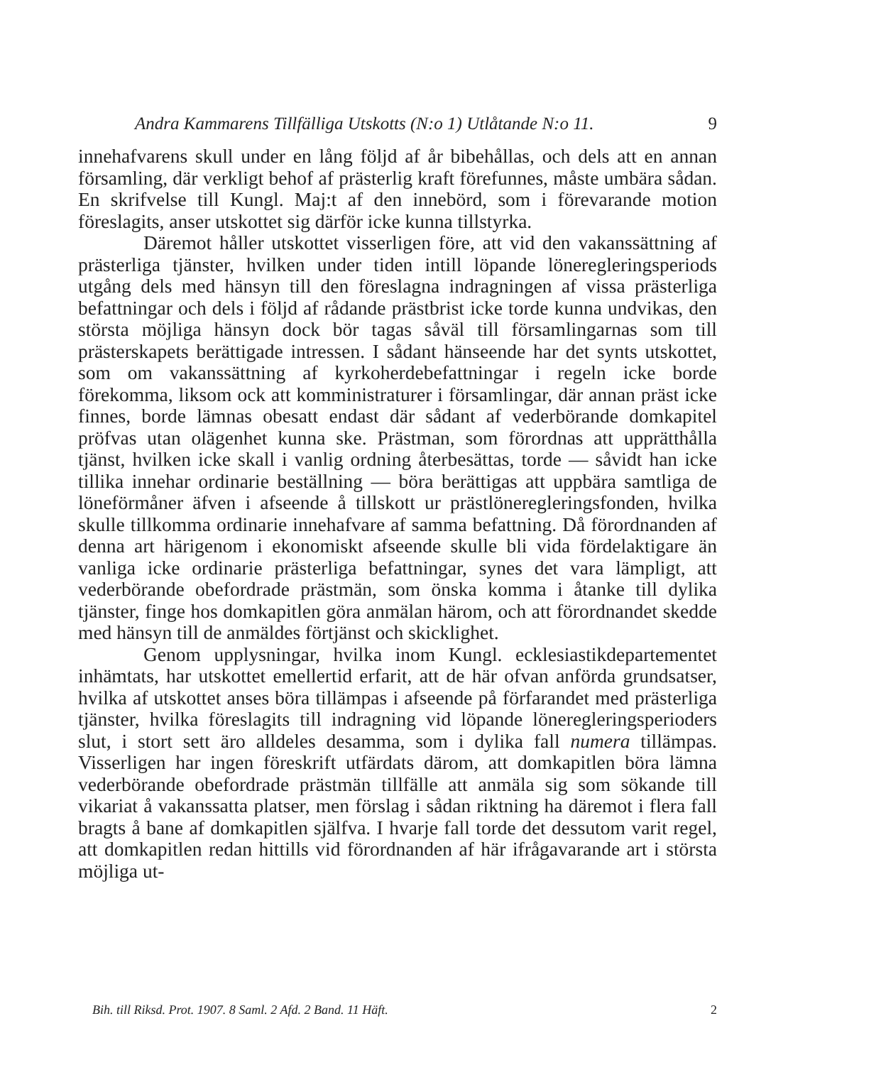Andra Kammarens Tillfälliga Utskotts (N:o 1) Utlåtande N:o 11. 9
innehafvarens skull under en lång följd af år bibehållas, och dels att en annan församling, där verkligt behof af prästerlig kraft förefunnes, måste umbära sådan. En skrifvelse till Kungl. Maj:t af den innebörd, som i förevarande motion föreslagits, anser utskottet sig därför icke kunna tillstyrka.
Däremot håller utskottet visserligen före, att vid den vakanssättning af prästerliga tjänster, hvilken under tiden intill löpande löneregleringsperiods utgång dels med hänsyn till den föreslagna indragningen af vissa prästerliga befattningar och dels i följd af rådande prästbrist icke torde kunna undvikas, den största möjliga hänsyn dock bör tagas såväl till församlingarnas som till prästerskapets berättigade intressen. I sådant hänseende har det synts utskottet, som om vakanssättning af kyrkoherdebefattningar i regeln icke borde förekomma, liksom ock att komministraturer i församlingar, där annan präst icke finnes, borde lämnas obesatt endast där sådant af vederbörande domkapitel pröfvas utan olägenhet kunna ske. Prästman, som förordnas att upprätthålla tjänst, hvilken icke skall i vanlig ordning återbesättas, torde — såvidt han icke tillika innehar ordinarie beställning — böra berättigas att uppbära samtliga de löneförmåner äfven i afseende å tillskott ur prästlöneregleringsfonden, hvilka skulle tillkomma ordinarie innehafvare af samma befattning. Då förordnanden af denna art härigenom i ekonomiskt afseende skulle bli vida fördelaktigare än vanliga icke ordinarie prästerliga befattningar, synes det vara lämpligt, att vederbörande obefordrade prästmän, som önska komma i åtanke till dylika tjänster, finge hos domkapitlen göra anmälan härom, och att förordnandet skedde med hänsyn till de anmäldes förtjänst och skicklighet.
Genom upplysningar, hvilka inom Kungl. ecklesiastikdepartementet inhämtats, har utskottet emellertid erfarit, att de här ofvan anförda grundsatser, hvilka af utskottet anses böra tillämpas i afseende på förfarandet med prästerliga tjänster, hvilka föreslagits till indragning vid löpande löneregleringsperioders slut, i stort sett äro alldeles desamma, som i dylika fall numera tillämpas. Visserligen har ingen föreskrift utfärdats därom, att domkapitlen böra lämna vederbörande obefordrade prästmän tillfälle att anmäla sig som sökande till vikariat å vakanssatta platser, men förslag i sådan riktning ha däremot i flera fall bragts å bane af domkapitlen själfva. I hvarje fall torde det dessutom varit regel, att domkapitlen redan hittills vid förordnanden af här ifrågavarande art i största möjliga ut-
Bih. till Riksd. Prot. 1907. 8 Saml. 2 Afd. 2 Band. 11 Häft. 2